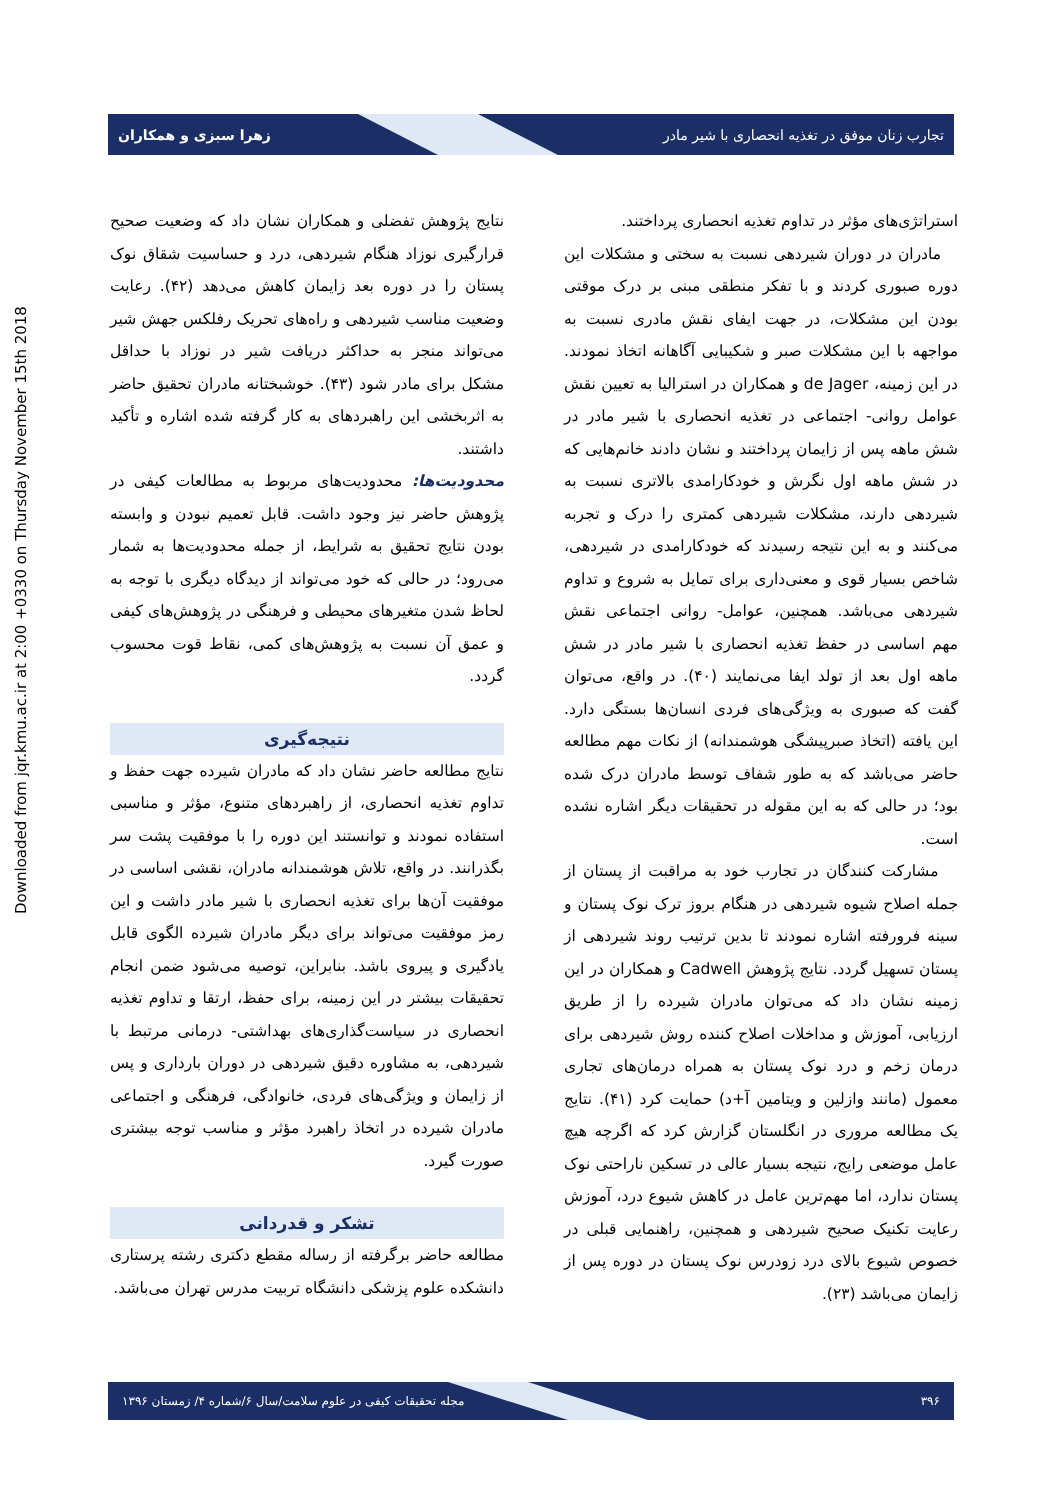تجارب زنان موفق در تغذیه انحصاری با شیر مادر زهرا سبزی و همکاران
Downloaded from jqr.kmu.ac.ir at 2:00 +0330 on Thursday November 15th 2018
استراتژی‌های مؤثر در تداوم تغذیه انحصاری پرداختند.
مادران در دوران شیردهی نسبت به سختی و مشکلات این دوره صبوری کردند و با تفکر منطقی مبنی بر درک موقتی بودن این مشکلات، در جهت ایفای نقش مادری نسبت به مواجهه با این مشکلات صبر و شکیبایی آگاهانه اتخاذ نمودند. در این زمینه، de Jager و همکاران در استرالیا به تعیین نقش عوامل روانی- اجتماعی در تغذیه انحصاری با شیر مادر در شش ماهه پس از زایمان پرداختند و نشان دادند خانم‌هایی که در شش ماهه اول نگرش و خودکارامدی بالاتری نسبت به شیردهی دارند، مشکلات شیردهی کمتری را درک و تجربه می‌کنند و به این نتیجه رسیدند که خودکارامدی در شیردهی، شاخص بسیار قوی و معنی‌داری برای تمایل به شروع و تداوم شیردهی می‌باشد. همچنین، عوامل- روانی اجتماعی نقش مهم اساسی در حفظ تغذیه انحصاری با شیر مادر در شش ماهه اول بعد از تولد ایفا می‌نمایند (۴۰). در واقع، می‌توان گفت که صبوری به ویژگی‌های فردی انسان‌ها بستگی دارد. این یافته (اتخاذ صبرپیشگی هوشمندانه) از نکات مهم مطالعه حاضر می‌باشد که به طور شفاف توسط مادران درک شده بود؛ در حالی که به این مقوله در تحقیقات دیگر اشاره نشده است.
مشارکت کنندگان در تجارب خود به مراقبت از پستان از جمله اصلاح شیوه شیردهی در هنگام بروز ترک نوک پستان و سینه فرورفته اشاره نمودند تا بدین ترتیب روند شیردهی از پستان تسهیل گردد. نتایج پژوهش Cadwell و همکاران در این زمینه نشان داد که می‌توان مادران شیرده را از طریق ارزیابی، آموزش و مداخلات اصلاح کننده روش شیردهی برای درمان زخم و درد نوک پستان به همراه درمان‌های تجاری معمول (مانند وازلین و ویتامین آ+د) حمایت کرد (۴۱). نتایج یک مطالعه مروری در انگلستان گزارش کرد که اگرچه هیچ عامل موضعی رایج، نتیجه بسیار عالی در تسکین ناراحتی نوک پستان ندارد، اما مهم‌ترین عامل در کاهش شیوع درد، آموزش رعایت تکنیک صحیح شیردهی و همچنین، راهنمایی قبلی در خصوص شیوع بالای درد زودرس نوک پستان در دوره پس از زایمان می‌باشد (۲۳).
نتایج پژوهش تفضلی و همکاران نشان داد که وضعیت صحیح قرارگیری نوزاد هنگام شیردهی، درد و حساسیت شقاق نوک پستان را در دوره بعد زایمان کاهش می‌دهد (۴۲). رعایت وضعیت مناسب شیردهی و راه‌های تحریک رفلکس جهش شیر می‌تواند منجر به حداکثر دریافت شیر در نوزاد با حداقل مشکل برای مادر شود (۴۳). خوشبختانه مادران تحقیق حاضر به اثربخشی این راهبردهای به کار گرفته شده اشاره و تأکید داشتند.
محدودیت‌ها: محدودیت‌های مربوط به مطالعات کیفی در پژوهش حاضر نیز وجود داشت. قابل تعمیم نبودن و وابسته بودن نتایج تحقیق به شرایط، از جمله محدودیت‌ها به شمار می‌رود؛ در حالی که خود می‌تواند از دیدگاه دیگری با توجه به لحاظ شدن متغیرهای محیطی و فرهنگی در پژوهش‌های کیفی و عمق آن نسبت به پژوهش‌های کمی، نقاط قوت محسوب گردد.
نتیجه‌گیری
نتایج مطالعه حاضر نشان داد که مادران شیرده جهت حفظ و تداوم تغذیه انحصاری، از راهبردهای متنوع، مؤثر و مناسبی استفاده نمودند و توانستند این دوره را با موفقیت پشت سر بگذرانند. در واقع، تلاش هوشمندانه مادران، نقشی اساسی در موفقیت آن‌ها برای تغذیه انحصاری با شیر مادر داشت و این رمز موفقیت می‌تواند برای دیگر مادران شیرده الگوی قابل یادگیری و پیروی باشد. بنابراین، توصیه می‌شود ضمن انجام تحقیقات بیشتر در این زمینه، برای حفظ، ارتقا و تداوم تغذیه انحصاری در سیاست‌گذاری‌های بهداشتی- درمانی مرتبط با شیردهی، به مشاوره دقیق شیردهی در دوران بارداری و پس از زایمان و ویژگی‌های فردی، خانوادگی، فرهنگی و اجتماعی مادران شیرده در اتخاذ راهبرد مؤثر و مناسب توجه بیشتری صورت گیرد.
تشکر و قدردانی
مطالعه حاضر برگرفته از رساله مقطع دکتری رشته پرستاری دانشکده علوم پزشکی دانشگاه تربیت مدرس تهران می‌باشد.
۳۹۶ مجله تحقیقات کیفی در علوم سلامت/سال ۶/شماره ۴/ زمستان ۱۳۹۶